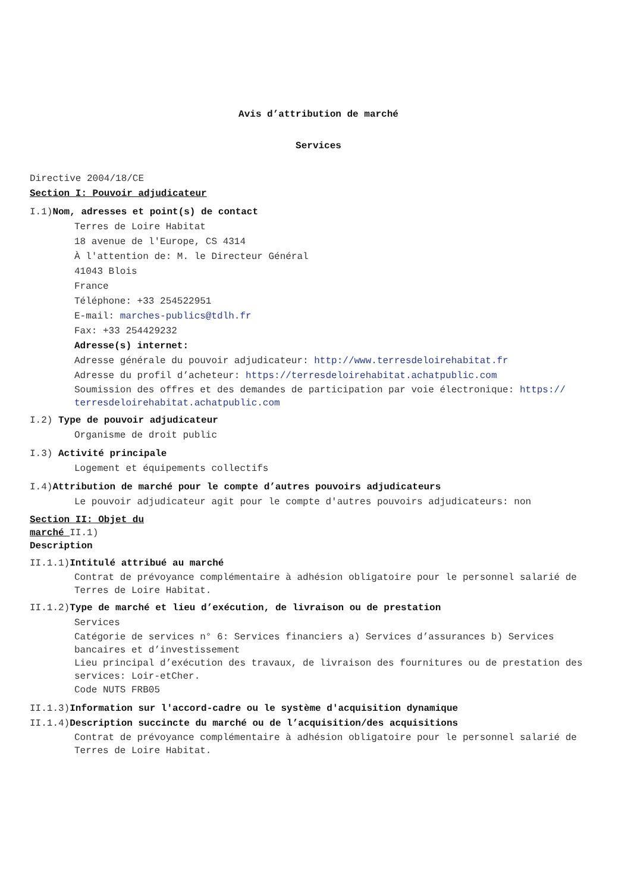Avis d’attribution de marché
Services
Directive 2004/18/CE
Section I: Pouvoir adjudicateur
I.1)Nom, adresses et point(s) de contact
Terres de Loire Habitat
18 avenue de l'Europe, CS 4314
À l'attention de: M. le Directeur Général
41043 Blois
France
Téléphone: +33 254522951
E-mail: marches-publics@tdlh.fr
Fax: +33 254429232
Adresse(s) internet:
Adresse générale du pouvoir adjudicateur: http://www.terresdeloirehabitat.fr
Adresse du profil d’acheteur: https://terresdeloirehabitat.achatpublic.com
Soumission des offres et des demandes de participation par voie électronique: https:// terresdeloirehabitat.achatpublic.com
I.2) Type de pouvoir adjudicateur
Organisme de droit public
I.3) Activité principale
Logement et équipements collectifs
I.4)Attribution de marché pour le compte d’autres pouvoirs adjudicateurs
Le pouvoir adjudicateur agit pour le compte d'autres pouvoirs adjudicateurs: non
Section II: Objet du marché II.1) Description
II.1.1)Intitulé attribué au marché
Contrat de prévoyance complémentaire à adhésion obligatoire pour le personnel salarié de Terres de Loire Habitat.
II.1.2)Type de marché et lieu d’exécution, de livraison ou de prestation
Services
Catégorie de services n° 6: Services financiers a) Services d’assurances b) Services bancaires et d’investissement
Lieu principal d’exécution des travaux, de livraison des fournitures ou de prestation des services: Loir-etCher.
Code NUTS FRB05
II.1.3)Information sur l'accord-cadre ou le système d'acquisition dynamique
II.1.4)Description succincte du marché ou de l’acquisition/des acquisitions
Contrat de prévoyance complémentaire à adhésion obligatoire pour le personnel salarié de Terres de Loire Habitat.